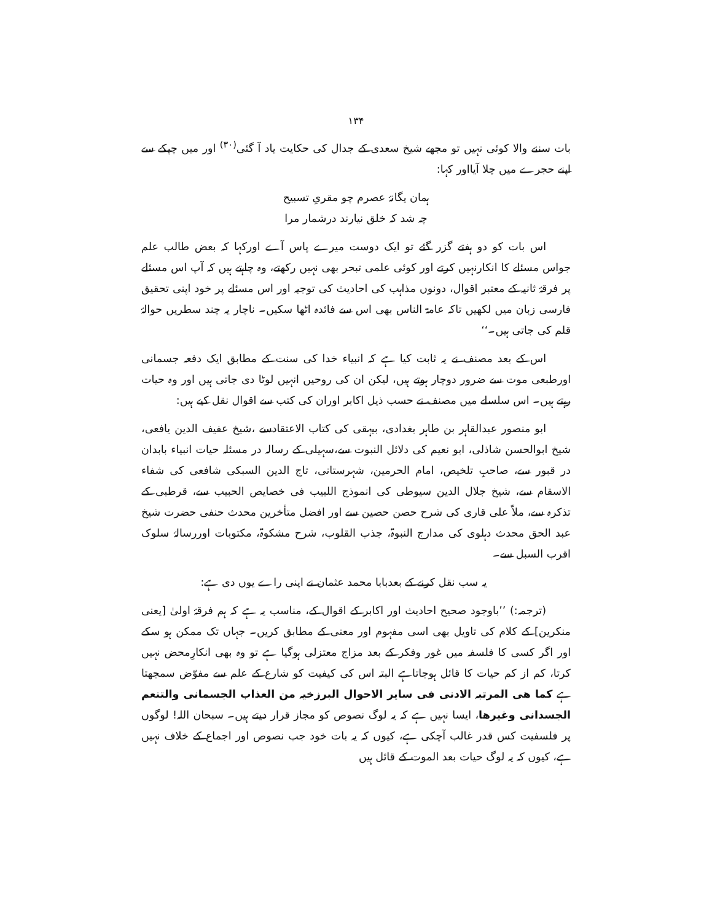۱۳۴
بات سننے والا کوئی نہیں تو مجھے شیخ سعدی کے جدال کی حکایت یاد آ گئی<sup>(۳۰)</sup> اور میں چپکے سے اپنے حجرے میں چلا آیااور کہا:
ہمان یگانۂ عصرم چو مقریِ تسبیح
چہ شد کہ خلق نیارند درشمار مرا
اس بات کو دو ہفتے گزر گئے تو ایک دوست میرے پاس آے اورکہا کہ بعض طالب علم جواس مسئلے کا انکارنہیں کرتے اور کوئی علمی تبحر بھی نہیں رکھتے، وہ چاہتے ہیں کہ آپ اس مسئلے پر فرقۂ ثانیہ کے معتبر اقوال، دونوں مذاہب کی احادیث کی توجیہ اور اس مسئلے پر خود اپنی تحقیق فارسی زبان میں لکھیں تاکہ عامۃ الناس بھی اس سے فائدہ اٹھا سکیں۔ ناچار یہ چند سطریں حوالۂ قلم کی جاتی ہیں۔‘‘
اس کے بعد مصنف نے یہ ثابت کیا ہے کہ انبیاء خدا کی سنت کے مطابق ایک دفعہ جسمانی اورطبعی موت سے ضرور دوچار ہوتے ہیں، لیکن ان کی روحیں انہیں لوٹا دی جاتی ہیں اور وہ حیات رہتے ہیں۔ اس سلسلے میں مصنف نے حسب ذیل اکابر اوران کی کتب سے اقوال نقل کیے ہیں:
ابو منصور عبدالقاہر بن طاہر بغدادی، بیہقی کی کتاب الاعتقادسے ،شیخ عفیف الدین یافعی، شیخ ابوالحسن شاذلی، ابو نعیم کی دلائل النبوت سے،سہیلی کے رسالہ در مسئلہ حیات انبیاء بابدان در قبور سے، صاحبِ تلخیص، امام الحرمین، شہرستانی، تاج الدین السبکی شافعی کی شفاء الاسقام سے، شیخ جلال الدین سیوطی کی انموذج اللبیب فی خصایص الحبیب سے، قرطبی کے تذکرہ سے، ملاّ علی قاری کی شرح حصن حصین سے اور افضل متأخرین محدث حنفی حضرت شیخ عبد الحق محدث دہلوی کی مدارج النبوۃ، جذب القلوب، شرح مشکوۃ، مکتوبات اوررسالۂ سلوک اقرب السبل سے۔
یہ سب نقل کرنے کے بعدبابا محمد عثمان نے اپنی راے یوں دی ہے:
(ترجمہ:) ’’باوجود صحیح احادیث اور اکابر کے اقوال کے، مناسب یہ ہے کہ ہم فرقۂ اولیٰ [یعنی منکرین] کے کلام کی تاویل بھی اسی مفہوم اور معنی کے مطابق کریں۔ جہاں تک ممکن ہو سکے اور اگر کسی کا فلسفہ میں غور وفکر کے بعد مزاج معتزلی ہوگیا ہے تو وہ بھی انکارِمحض نہیں کرتا، کم از کم حیات کا قائل ہوجاتاہے البتہ اس کی کیفیت کو شارع کے علم سے مفوّض سمجھتا ہے کما ھی المرتبہ الادنی فی سایر الاحوال البرزخیہ من العذاب الجسمانی والتنعم الجسدانی وغیرھا، ایسا نہیں ہے کہ یہ لوگ نصوص کو مجاز قرار دیتے ہیں۔ سبحان اللہ! لوگوں پر فلسفیت کس قدر غالب آچکی ہے، کیوں کہ یہ بات خود جب نصوص اور اجماع کے خلاف نہیں ہے، کیوں کہ یہ لوگ حیات بعد الموت کے قائل ہیں